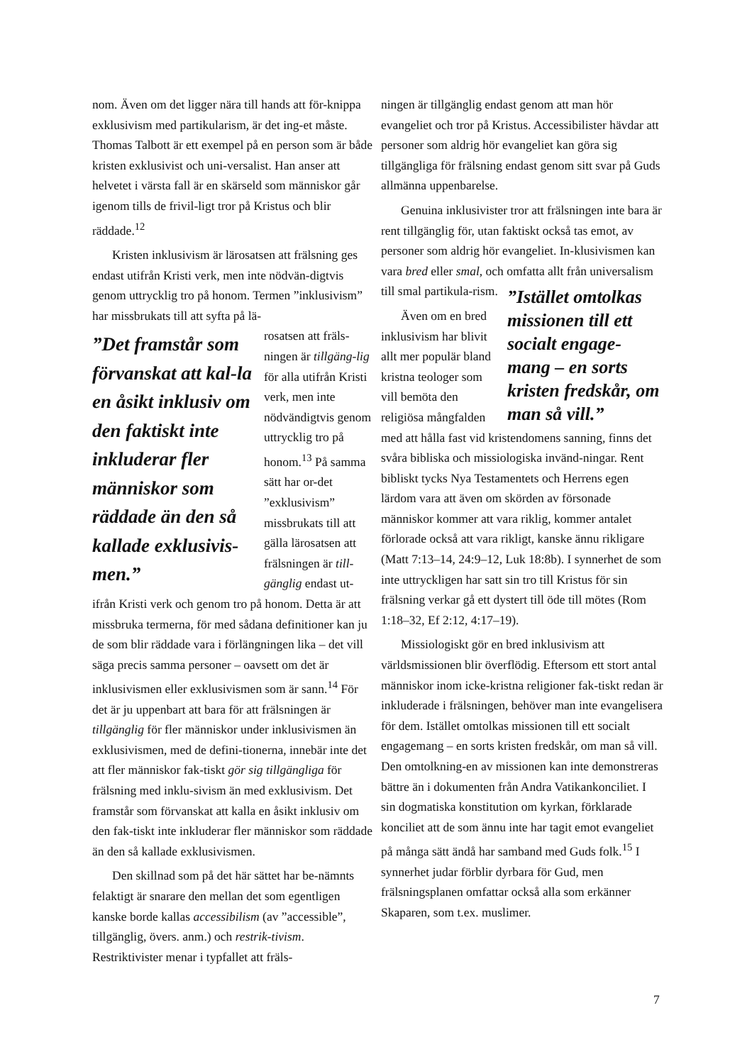nom. Även om det ligger nära till hands att för-knippa exklusivism med partikularism, är det ing-et måste. Thomas Talbott är ett exempel på en person som är både kristen exklusivist och uni-versalist. Han anser att helvetet i värsta fall är en skärseld som människor går igenom tills de frivil-ligt tror på Kristus och blir räddade.<sup>12</sup>
Kristen inklusivism är lärosatsen att frälsning ges endast utifrån Kristi verk, men inte nödvän-digtvis genom uttrycklig tro på honom. Termen ”inklusivism” har missbrukats till att syfta på lä-
”Det framstår som förvanskat att kal-la en åsikt inklusiv om den faktiskt inte inkluderar fler människor som räddade än den så kallade exklusivis-men.”
rosatsen att fräls-ningen är tillgäng-lig för alla utifrån Kristi verk, men inte nödvändigtvis genom uttrycklig tro på honom.<sup>13</sup> På samma sätt har or-det ”exklusivism” missbrukats till att gälla lärosatsen att frälsningen är till-gänglig endast ut-ifrån Kristi verk och genom tro på honom. Detta är att missbruka termerna, för med sådana definitioner kan ju de som blir räddade vara i förlängningen lika – det vill säga precis samma personer – oavsett om det är inklusivismen eller exklusivismen som är sann.<sup>14</sup> För det är ju uppenbart att bara för att frälsningen är tillgänglig för fler människor under inklusivismen än exklusivismen, med de defini-tionerna, innebär inte det att fler människor fak-tiskt gör sig tillgängliga för frälsning med inklu-sivism än med exklusivism. Det framstår som förvanskat att kalla en åsikt inklusiv om den fak-tiskt inte inkluderar fler människor som räddade än den så kallade exklusivismen.
Den skillnad som på det här sättet har be-nämnts felaktigt är snarare den mellan det som egentligen kanske borde kallas accessibilism (av ”accessible”, tillgänglig, övers. anm.) och restrik-tivism. Restriktivister menar i typfallet att fräls-
ningen är tillgänglig endast genom att man hör evangeliet och tror på Kristus. Accessibilister hävdar att personer som aldrig hör evangeliet kan göra sig tillgängliga för frälsning endast genom sitt svar på Guds allmänna uppenbarelse.
Genuina inklusivister tror att frälsningen inte bara är rent tillgänglig för, utan faktiskt också tas emot, av personer som aldrig hör evangeliet. In-klusivismen kan vara bred eller smal, och omfatta allt från universalism
”Istället omtolkas missionen till ett socialt engage-mang – en sorts kristen fredskår, om man så vill.”
till smal partikula-rism.
Även om en bred inklusivism har blivit allt mer populär bland kristna teologer som vill bemöta den religiösa mångfalden med att hålla fast vid kristendomens sanning, finns det svåra bibliska och missiologiska invänd-ningar. Rent bibliskt tycks Nya Testamentets och Herrens egen lärdom vara att även om skörden av försonade människor kommer att vara riklig, kommer antalet förlorade också att vara rikligt, kanske ännu rikligare (Matt 7:13–14, 24:9–12, Luk 18:8b). I synnerhet de som inte uttryckligen har satt sin tro till Kristus för sin frälsning verkar gå ett dystert till öde till mötes (Rom 1:18–32, Ef 2:12, 4:17–19).
Missiologiskt gör en bred inklusivism att världsmissionen blir överflödig. Eftersom ett stort antal människor inom icke-kristna religioner fak-tiskt redan är inkluderade i frälsningen, behöver man inte evangelisera för dem. Istället omtolkas missionen till ett socialt engagemang – en sorts kristen fredskår, om man så vill. Den omtolkning-en av missionen kan inte demonstreras bättre än i dokumenten från Andra Vatikankonciliet. I sin dogmatiska konstitution om kyrkan, förklarade konciliet att de som ännu inte har tagit emot evangeliet på många sätt ändå har samband med Guds folk.<sup>15</sup> I synnerhet judar förblir dyrbara för Gud, men frälsningsplanen omfattar också alla som erkänner Skaparen, som t.ex. muslimer.
7